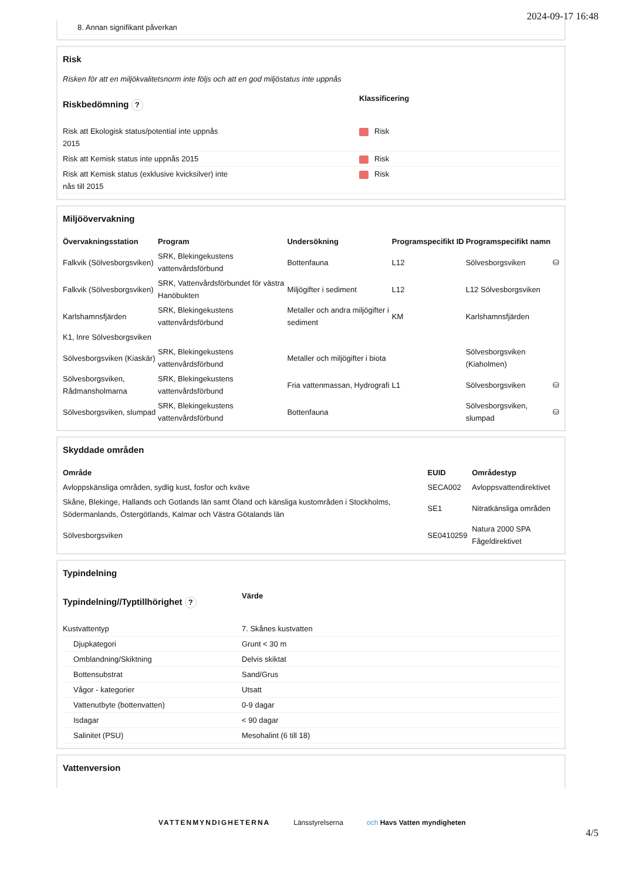2024-09-17 16:48
8. Annan signifikant påverkan
Risk
Risken för att en miljökvalitetsnorm inte följs och att en god miljöstatus inte uppnås
| Riskbedömning ? | Klassificering |
| --- | --- |
| Risk att Ekologisk status/potential inte uppnås 2015 | Risk |
| Risk att Kemisk status inte uppnås 2015 | Risk |
| Risk att Kemisk status (exklusive kvicksilver) inte nås till 2015 | Risk |
Miljöövervakning
| Övervakningsstation | Program | Undersökning | Programspecifikt ID | Programspecifikt namn | |
| --- | --- | --- | --- | --- | --- |
| Falkvik (Sölvesborgsviken) | SRK, Blekingekustens vattenvårdsförbund | Bottenfauna | L12 | Sölvesborgsviken | ⛁ |
| Falkvik (Sölvesborgsviken) | SRK, Vattenvårdsförbundet för västra Hanöbukten | Miljögifter i sediment | L12 | L12 Sölvesborgsviken | |
| Karlshamnsfjärden | SRK, Blekingekustens vattenvårdsförbund | Metaller och andra miljögifter i sediment | KM | Karlshamnsfjärden | |
| K1, Inre Sölvesborgsviken | | | | | |
| Sölvesborgsviken (Kiaskär) | SRK, Blekingekustens vattenvårdsförbund | Metaller och miljögifter i biota | | Sölvesborgsviken (Kiaholmen) | |
| Sölvesborgsviken, Rådmansholmarna | SRK, Blekingekustens vattenvårdsförbund | Fria vattenmassan, Hydrografi | L1 | Sölvesborgsviken | ⛁ |
| Sölvesborgsviken, slumpad | SRK, Blekingekustens vattenvårdsförbund | Bottenfauna | | Sölvesborgsviken, slumpad | ⛁ |
Skyddade områden
| Område | EUID | Områdestyp |
| --- | --- | --- |
| Avloppskänsliga områden, sydlig kust, fosfor och kväve | SECA002 | Avloppsvattendirektivet |
| Skåne, Blekinge, Hallands och Gotlands län samt Öland och känsliga kustområden i Stockholms, Södermanlands, Östergötlands, Kalmar och Västra Götalands län | SE1 | Nitratkänsliga områden |
| Sölvesborgsviken | SE0410259 | Natura 2000 SPA Fågeldirektivet |
Typindelning
| Typindelning//Typtillhörighet ? | Värde |
| --- | --- |
| Kustvattentyp | 7. Skånes kustvatten |
| Djupkategori | Grunt < 30 m |
| Omblandning/Skiktning | Delvis skiktat |
| Bottensubstrat | Sand/Grus |
| Vågor - kategorier | Utsatt |
| Vattenutbyte (bottenvatten) | 0-9 dagar |
| Isdagar | < 90 dagar |
| Salinitet (PSU) | Mesohalint (6 till 18) |
Vattenversion
VATTENMYNDIGHETERNA Länsstyrelserna och Havs Vatten myndigheten
4/5